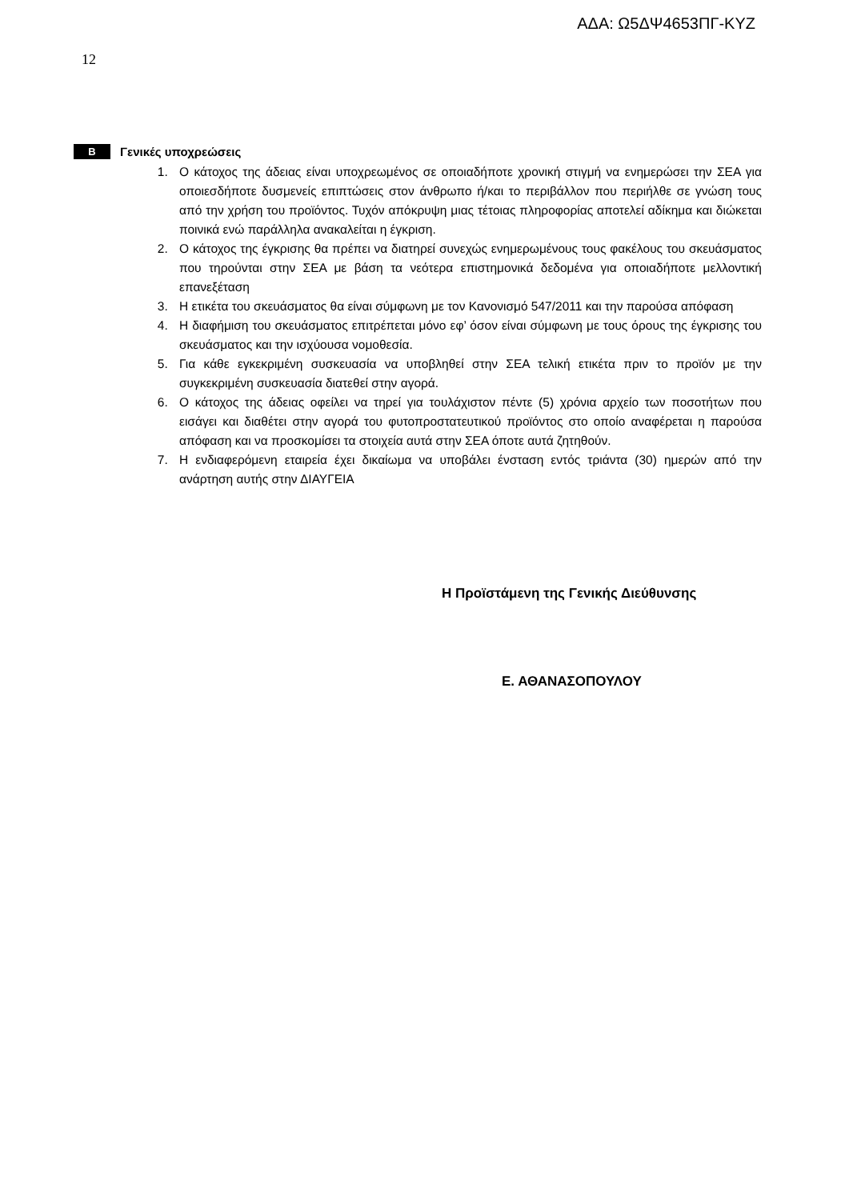ΑΔΑ: Ω5ΔΨ4653ΠΓ-ΚΥΖ
12
Β Γενικές υποχρεώσεις
1. Ο κάτοχος της άδειας είναι υποχρεωμένος σε οποιαδήποτε χρονική στιγμή να ενημερώσει την ΣΕΑ για οποιεσδήποτε δυσμενείς επιπτώσεις στον άνθρωπο ή/και το περιβάλλον που περιήλθε σε γνώση τους από την χρήση του προϊόντος. Τυχόν απόκρυψη μιας τέτοιας πληροφορίας αποτελεί αδίκημα και διώκεται ποινικά ενώ παράλληλα ανακαλείται η έγκριση.
2. Ο κάτοχος της έγκρισης θα πρέπει να διατηρεί συνεχώς ενημερωμένους τους φακέλους του σκευάσματος που τηρούνται στην ΣΕΑ με βάση τα νεότερα επιστημονικά δεδομένα για οποιαδήποτε μελλοντική επανεξέταση
3. Η ετικέτα του σκευάσματος θα είναι σύμφωνη με τον Κανονισμό 547/2011 και την παρούσα απόφαση
4. Η διαφήμιση του σκευάσματος επιτρέπεται μόνο εφ’ όσον είναι σύμφωνη με τους όρους της έγκρισης του σκευάσματος και την ισχύουσα νομοθεσία.
5. Για κάθε εγκεκριμένη συσκευασία να υποβληθεί στην ΣΕΑ τελική ετικέτα πριν το προϊόν με την συγκεκριμένη συσκευασία διατεθεί στην αγορά.
6. Ο κάτοχος της άδειας οφείλει να τηρεί για τουλάχιστον πέντε (5) χρόνια αρχείο των ποσοτήτων που εισάγει και διαθέτει στην αγορά του φυτοπροστατευτικού προϊόντος στο οποίο αναφέρεται η παρούσα απόφαση και να προσκομίσει τα στοιχεία αυτά στην ΣΕΑ όποτε αυτά ζητηθούν.
7. Η ενδιαφερόμενη εταιρεία έχει δικαίωμα να υποβάλει ένσταση εντός τριάντα (30) ημερών από την ανάρτηση αυτής στην ΔΙΑΥΓΕΙΑ
Η Προϊστάμενη της Γενικής Διεύθυνσης
Ε. ΑΘΑΝΑΣΟΠΟΥΛΟΥ